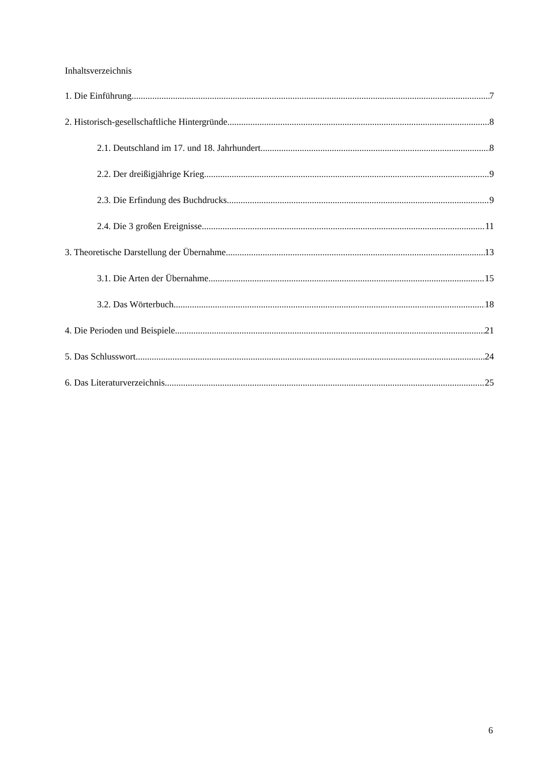Inhaltsverzeichnis
1. Die Einführung 7
2. Historisch-gesellschaftliche Hintergründe 8
2.1. Deutschland im 17. und 18. Jahrhundert 8
2.2. Der dreißigjährige Krieg 9
2.3. Die Erfindung des Buchdrucks 9
2.4. Die 3 großen Ereignisse 11
3. Theoretische Darstellung der Übernahme 13
3.1. Die Arten der Übernahme 15
3.2. Das Wörterbuch 18
4. Die Perioden und Beispiele 21
5. Das Schlusswort 24
6. Das Literaturverzeichnis 25
6